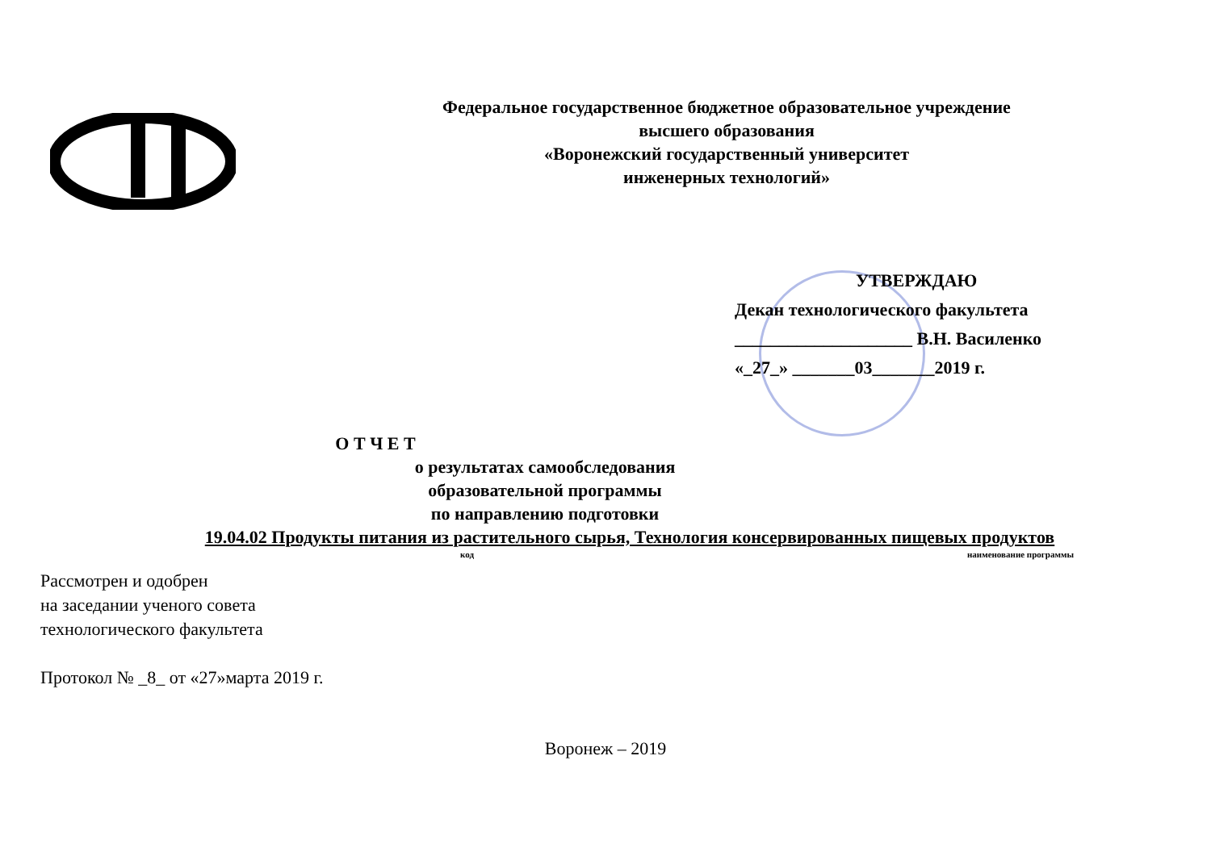Федеральное государственное бюджетное образовательное учреждение
высшего образования
«Воронежский государственный университет
инженерных технологий»
УТВЕРЖДАЮ
Декан технологического факультета
____________________ В.Н. Василенко
«_27_» _______03_______2019 г.
О Т Ч Е Т
о результатах самообследования
образовательной программы
по направлению подготовки
19.04.02 Продукты питания из растительного сырья, Технология консервированных пищевых продуктов
код наименование программы
Рассмотрен и одобрен
на заседании ученого совета
технологического факультета
Протокол № _8_ от «27»марта 2019 г.
Воронеж – 2019